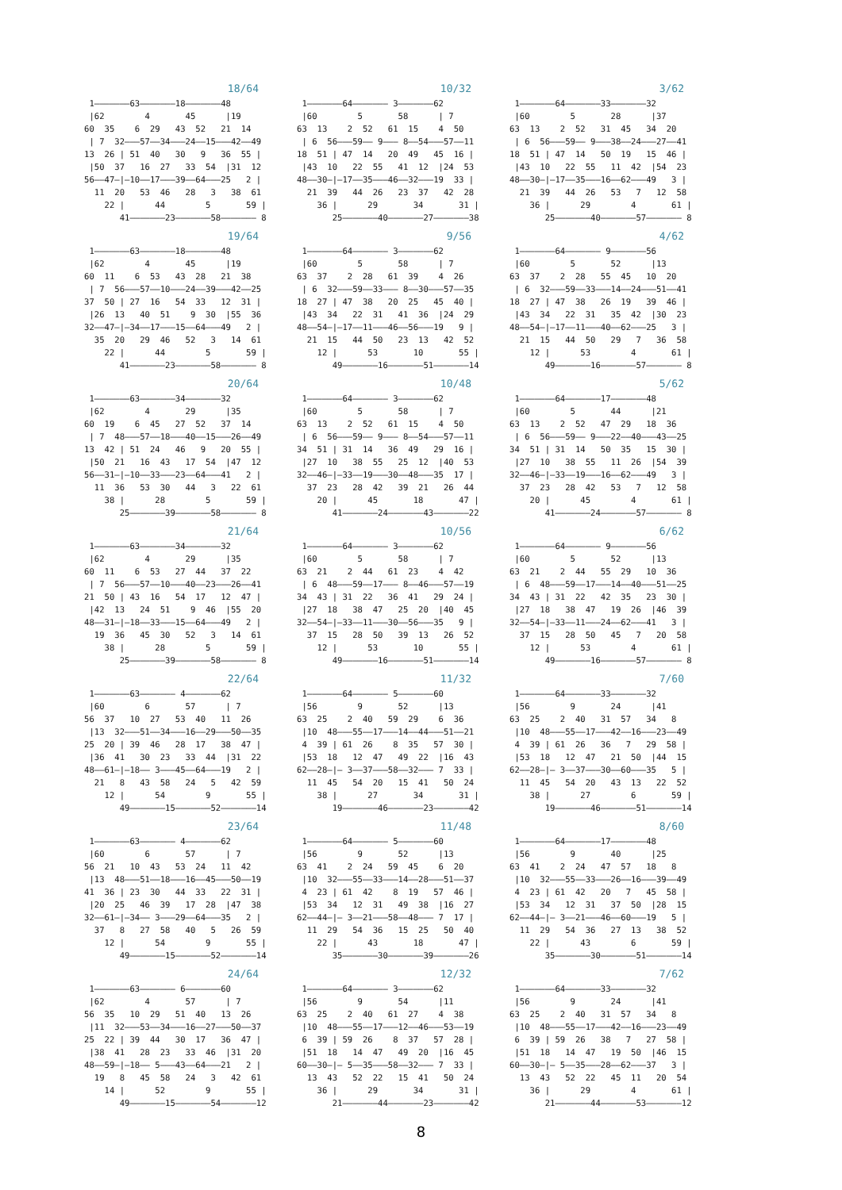18/64
 1———————63———————18———————48
 |62        4       45      |19
60  35    6  29   43  52   21  14
 | 7  32———57——34———24——15———42——49
13  26 | 51  40   30   9   36  55 |
 |50  37   16  27   33  54  |31  12
56——47—|—10——17———39——64———25   2 |
  11  20   53  46   28   3   38  61
    22 |      44        5       59 |
       41———————23———————58——————— 8
19/64
 1———————63———————18———————48
 |62        4       45      |19
60  11    6  53   43  28   21  38
 | 7  56———57——10———24——39———42——25
37  50 | 27  16   54  33   12  31 |
 |26  13   40  51    9  30  |55  36
32——47—|—34——17———15——64———49   2 |
  35  20   29  46   52   3   14  61
    22 |      44        5       59 |
       41———————23———————58——————— 8
20/64
 1———————63———————34———————32
 |62        4       29      |35
60  19    6  45   27  52   37  14
 | 7  48———57——18———40——15———26——49
13  42 | 51  24   46   9   20  55 |
 |50  21   16  43   17  54  |47  12
56——31—|—10——33———23——64———41   2 |
  11  36   53  30   44   3   22  61
    38 |      28        5       59 |
       25———————39———————58——————— 8
21/64
 1———————63———————34———————32
 |62        4       29      |35
60  11    6  53   27  44   37  22
 | 7  56———57——10———40——23———26——41
21  50 | 43  16   54  17   12  47 |
 |42  13   24  51    9  46  |55  20
48——31—|—18——33———15——64———49   2 |
  19  36   45  30   52   3   14  61
    38 |      28        5       59 |
       25———————39———————58——————— 8
22/64
 1———————63——————— 4———————62
 |60        6       57      | 7
56  37   10  27   53  40   11  26
 |13  32———51——34———16——29———50——35
25  20 | 39  46   28  17   38  47 |
 |36  41   30  23   33  44  |31  22
48——61—|—18—— 3———45——64———19   2 |
  21   8   43  58   24   5   42  59
    12 |      54        9       55 |
       49———————15———————52———————14
23/64
 1———————63——————— 4———————62
 |60        6       57      | 7
56  21   10  43   53  24   11  42
 |13  48———51——18———16——45———50——19
41  36 | 23  30   44  33   22  31 |
 |20  25   46  39   17  28  |47  38
32——61—|—34—— 3———29——64———35   2 |
  37   8   27  58   40   5   26  59
    12 |      54        9       55 |
       49———————15———————52———————14
24/64
 1———————63——————— 6———————60
 |62        4       57      | 7
56  35   10  29   51  40   13  26
 |11  32———53——34———16——27———50——37
25  22 | 39  44   30  17   36  47 |
 |38  41   28  23   33  46  |31  20
48——59—|—18—— 5———43——64———21   2 |
  19   8   45  58   24   3   42  61
    14 |      52        9       55 |
       49———————15———————54———————12
10/32
 1———————64——————— 3———————62
 |60        5       58      | 7
63  13    2  52   61  15    4  50
 | 6  56———59—— 9——— 8——54———57——11
18  51 | 47  14   20  49   45  16 |
 |43  10   22  55   41  12  |24  53
48——30—|—17——35———46——32———19  33 |
  21  39   44  26   23  37   42  28
    36 |      29       34       31 |
       25———————40———————27———————38
9/56
 1———————64——————— 3———————62
 |60        5       58      | 7
63  37    2  28   61  39    4  26
 | 6  32———59——33——— 8——30———57——35
18  27 | 47  38   20  25   45  40 |
 |43  34   22  31   41  36  |24  29
48——54—|—17——11———46——56———19   9 |
  21  15   44  50   23  13   42  52
    12 |      53       10       55 |
       49———————16———————51———————14
10/48
 1———————64——————— 3———————62
 |60        5       58      | 7
63  13    2  52   61  15    4  50
 | 6  56———59—— 9——— 8——54———57——11
34  51 | 31  14   36  49   29  16 |
 |27  10   38  55   25  12  |40  53
32——46—|—33——19———30——48———35  17 |
  37  23   28  42   39  21   26  44
    20 |      45       18       47 |
       41———————24———————43———————22
10/56
 1———————64——————— 3———————62
 |60        5       58      | 7
63  21    2  44   61  23    4  42
 | 6  48———59——17——— 8——46———57——19
34  43 | 31  22   36  41   29  24 |
 |27  18   38  47   25  20  |40  45
32——54—|—33——11———30——56———35   9 |
  37  15   28  50   39  13   26  52
    12 |      53       10       55 |
       49———————16———————51———————14
11/32
 1———————64——————— 5———————60
 |56        9       52      |13
63  25    2  40   59  29    6  36
 |10  48———55——17———14——44———51——21
 4  39 | 61  26    8  35   57  30 |
 |53  18   12  47   49  22  |16  43
62——28—|— 3——37———58——32——— 7  33 |
  11  45   54  20   15  41   50  24
    38 |      27       34       31 |
       19———————46———————23———————42
11/48
 1———————64——————— 5———————60
 |56        9       52      |13
63  41    2  24   59  45    6  20
 |10  32———55——33———14——28———51——37
 4  23 | 61  42    8  19   57  46 |
 |53  34   12  31   49  38  |16  27
62——44—|— 3——21———58——48——— 7  17 |
  11  29   54  36   15  25   50  40
    22 |      43       18       47 |
       35———————30———————39———————26
12/32
 1———————64——————— 3———————62
 |56        9       54      |11
63  25    2  40   61  27    4  38
 |10  48———55——17———12——46———53——19
 6  39 | 59  26    8  37   57  28 |
 |51  18   14  47   49  20  |16  45
60——30—|— 5——35———58——32——— 7  33 |
  13  43   52  22   15  41   50  24
    36 |      29       34       31 |
       21———————44———————23———————42
3/62
 1———————64———————33———————32
 |60        5       28      |37
63  13    2  52   31  45   34  20
 | 6  56———59—— 9———38——24———27——41
18  51 | 47  14   50  19   15  46 |
 |43  10   22  55   11  42  |54  23
48——30—|—17——35———16——62———49   3 |
  21  39   44  26   53   7   12  58
    36 |      29        4       61 |
       25———————40———————57——————— 8
4/62
 1———————64——————— 9———————56
 |60        5       52      |13
63  37    2  28   55  45   10  20
 | 6  32———59——33———14——24———51——41
18  27 | 47  38   26  19   39  46 |
 |43  34   22  31   35  42  |30  23
48——54—|—17——11———40——62———25   3 |
  21  15   44  50   29   7   36  58
    12 |      53        4       61 |
       49———————16———————57——————— 8
5/62
 1———————64———————17———————48
 |60        5       44      |21
63  13    2  52   47  29   18  36
 | 6  56———59—— 9———22——40———43——25
34  51 | 31  14   50  35   15  30 |
 |27  10   38  55   11  26  |54  39
32——46—|—33——19———16——62———49   3 |
  37  23   28  42   53   7   12  58
    20 |      45        4       61 |
       41———————24———————57——————— 8
6/62
 1———————64——————— 9———————56
 |60        5       52      |13
63  21    2  44   55  29   10  36
 | 6  48———59——17———14——40———51——25
34  43 | 31  22   42  35   23  30 |
 |27  18   38  47   19  26  |46  39
32——54—|—33——11———24——62———41   3 |
  37  15   28  50   45   7   20  58
    12 |      53        4       61 |
       49———————16———————57——————— 8
7/60
 1———————64———————33———————32
 |56        9       24      |41
63  25    2  40   31  57   34   8
 |10  48———55——17———42——16———23——49
 4  39 | 61  26   36   7   29  58 |
 |53  18   12  47   21  50  |44  15
62——28—|— 3——37———30——60———35   5 |
  11  45   54  20   43  13   22  52
    38 |      27        6       59 |
       19———————46———————51———————14
8/60
 1———————64———————17———————48
 |56        9       40      |25
63  41    2  24   47  57   18   8
 |10  32———55——33———26——16———39——49
 4  23 | 61  42   20   7   45  58 |
 |53  34   12  31   37  50  |28  15
62——44—|— 3——21———46——60———19   5 |
  11  29   54  36   27  13   38  52
    22 |      43        6       59 |
       35———————30———————51———————14
7/62
 1———————64———————33———————32
 |56        9       24      |41
63  25    2  40   31  57   34   8
 |10  48———55——17———42——16———23——49
 6  39 | 59  26   38   7   27  58 |
 |51  18   14  47   19  50  |46  15
60——30—|— 5——35———28——62———37   3 |
  13  43   52  22   45  11   20  54
    36 |      29        4       61 |
       21———————44———————53———————12
8